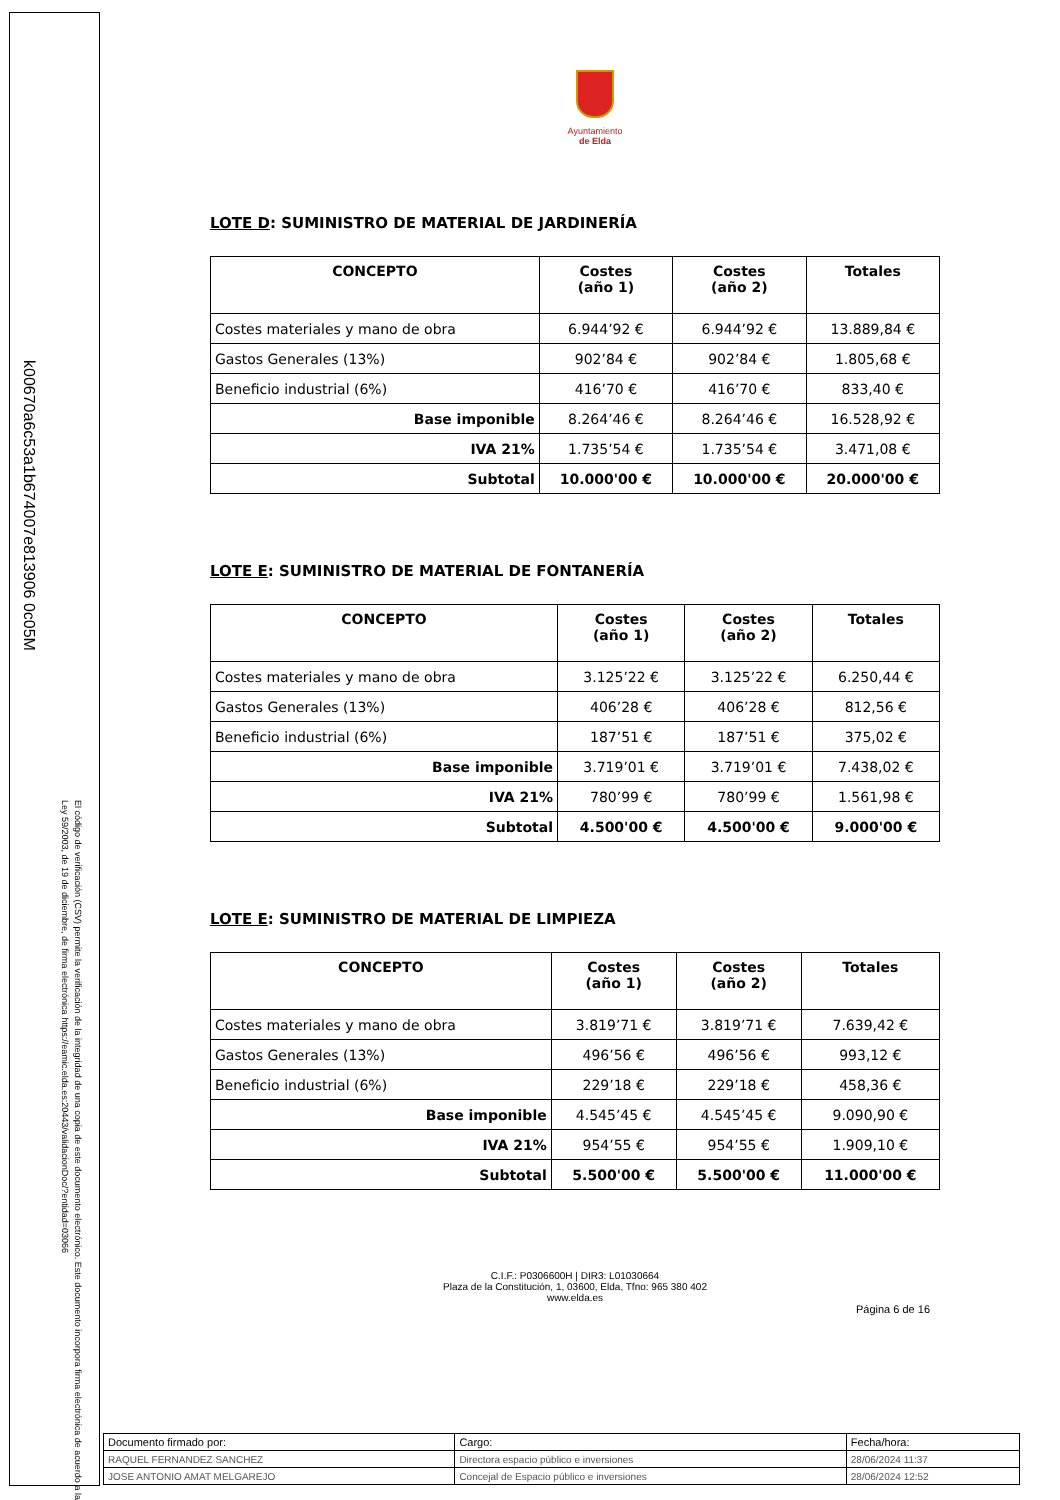k00670a6c53a1b674007e813906 0c05M
El código de verificación (CSV) permite la verificación de la integridad de una copia de este documento electrónico. Este documento incorpora firma electrónica de acuerdo a la Ley 59/2003, de 19 de diciembre, de firma electrónica https://eamic.elda.es:20443/validacionDoc/?entidad=03066
Ayuntamiento
de Elda
LOTE D: SUMINISTRO DE MATERIAL DE JARDINERÍA
| CONCEPTO | Costes (año 1) | Costes (año 2) | Totales |
| --- | --- | --- | --- |
| Costes materiales y mano de obra | 6.944’92 € | 6.944’92 € | 13.889,84 € |
| Gastos Generales (13%) | 902’84 € | 902’84 € | 1.805,68 € |
| Beneficio industrial (6%) | 416’70 € | 416’70 € | 833,40 € |
| Base imponible | 8.264’46 € | 8.264’46 € | 16.528,92 € |
| IVA 21% | 1.735’54 € | 1.735’54 € | 3.471,08 € |
| Subtotal | 10.000'00 € | 10.000'00 € | 20.000'00 € |
LOTE E: SUMINISTRO DE MATERIAL DE FONTANERÍA
| CONCEPTO | Costes (año 1) | Costes (año 2) | Totales |
| --- | --- | --- | --- |
| Costes materiales y mano de obra | 3.125’22 € | 3.125’22 € | 6.250,44 € |
| Gastos Generales (13%) | 406’28 € | 406’28 € | 812,56 € |
| Beneficio industrial (6%) | 187’51 € | 187’51 € | 375,02 € |
| Base imponible | 3.719’01 € | 3.719’01 € | 7.438,02 € |
| IVA 21% | 780’99 € | 780’99 € | 1.561,98 € |
| Subtotal | 4.500'00 € | 4.500'00 € | 9.000'00 € |
LOTE E: SUMINISTRO DE MATERIAL DE LIMPIEZA
| CONCEPTO | Costes (año 1) | Costes (año 2) | Totales |
| --- | --- | --- | --- |
| Costes materiales y mano de obra | 3.819’71 € | 3.819’71 € | 7.639,42 € |
| Gastos Generales (13%) | 496’56 € | 496’56 € | 993,12 € |
| Beneficio industrial (6%) | 229’18 € | 229’18 € | 458,36 € |
| Base imponible | 4.545’45 € | 4.545’45 € | 9.090,90 € |
| IVA 21% | 954’55 € | 954’55 € | 1.909,10 € |
| Subtotal | 5.500'00 € | 5.500'00 € | 11.000'00 € |
C.I.F.: P0306600H | DIR3: L01030664
Plaza de la Constitución, 1, 03600, Elda, Tfno: 965 380 402
www.elda.es
Página 6 de 16
| Documento firmado por: | Cargo: | Fecha/hora: |
| RAQUEL FERNANDEZ SANCHEZ | Directora espacio público e inversiones | 28/06/2024 11:37 |
| JOSE ANTONIO AMAT MELGAREJO | Concejal de Espacio público e inversiones | 28/06/2024 12:52 |